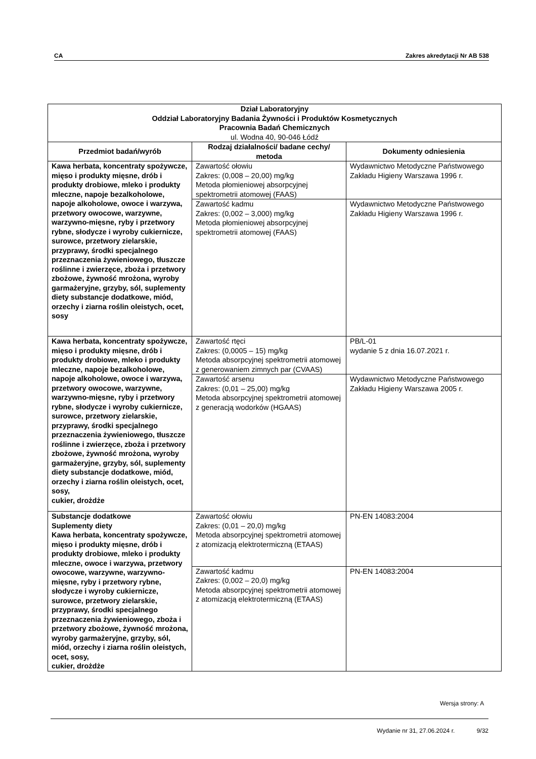CA Zakres akredytacji Nr AB 538
| Dział Laboratoryjny Oddział Laboratoryjny Badania Żywności i Produktów Kosmetycznych Pracownia Badań Chemicznych ul. Wodna 40, 90-046 Łódź | | |
| Przedmiot badań/wyrób | Rodzaj działalności/ badane cechy/ metoda | Dokumenty odniesienia |
| Kawa herbata, koncentraty spożywcze, mięso i produkty mięsne, drób i produkty drobiowe, mleko i produkty mleczne, napoje bezalkoholowe, napoje alkoholowe, owoce i warzywa, przetwory owocowe, warzywne, warzywno-mięsne, ryby i przetwory rybne, słodycze i wyroby cukiernicze, surowce, przetwory zielarskie, przyprawy, środki specjalnego przeznaczenia żywieniowego, tłuszcze roślinne i zwierzęce, zboża i przetwory zbożowe, żywność mrożona, wyroby garmażeryjne, grzyby, sól, suplementy diety substancje dodatkowe, miód, orzechy i ziarna roślin oleistych, ocet, sosy | Zawartość ołowiu Zakres: (0,008 – 20,00) mg/kg Metoda płomieniowej absorpcyjnej spektrometrii atomowej (FAAS) | Wydawnictwo Metodyczne Państwowego Zakładu Higieny Warszawa 1996 r. |
| | Zawartość kadmu Zakres: (0,002 – 3,000) mg/kg Metoda płomieniowej absorpcyjnej spektrometrii atomowej (FAAS) | Wydawnictwo Metodyczne Państwowego Zakładu Higieny Warszawa 1996 r. |
| Kawa herbata, koncentraty spożywcze, mięso i produkty mięsne, drób i produkty drobiowe, mleko i produkty mleczne, napoje bezalkoholowe, napoje alkoholowe, owoce i warzywa, przetwory owocowe, warzywne, warzywno-mięsne, ryby i przetwory rybne, słodycze i wyroby cukiernicze, surowce, przetwory zielarskie, przyprawy, środki specjalnego przeznaczenia żywieniowego, tłuszcze roślinne i zwierzęce, zboża i przetwory zbożowe, żywność mrożona, wyroby garmażeryjne, grzyby, sól, suplementy diety substancje dodatkowe, miód, orzechy i ziarna roślin oleistych, ocet, sosy, cukier, drożdże | Zawartość rtęci Zakres: (0,0005 – 15) mg/kg Metoda absorpcyjnej spektrometrii atomowej z generowaniem zimnych par (CVAAS) | PB/L-01 wydanie 5 z dnia 16.07.2021 r. |
| | Zawartość arsenu Zakres: (0,01 – 25,00) mg/kg Metoda absorpcyjnej spektrometrii atomowej z generacją wodorków (HGAAS) | Wydawnictwo Metodyczne Państwowego Zakładu Higieny Warszawa 2005 r. |
| Substancje dodatkowe Suplementy diety Kawa herbata, koncentraty spożywcze, mięso i produkty mięsne, drób i produkty drobiowe, mleko i produkty mleczne, owoce i warzywa, przetwory owocowe, warzywne, warzywno-mięsne, ryby i przetwory rybne, słodycze i wyroby cukiernicze, surowce, przetwory zielarskie, przyprawy, środki specjalnego przeznaczenia żywieniowego, zboża i przetwory zbożowe, żywność mrożona, wyroby garmażeryjne, grzyby, sól, miód, orzechy i ziarna roślin oleistych, ocet, sosy, cukier, drożdże | Zawartość ołowiu Zakres: (0,01 – 20,0) mg/kg Metoda absorpcyjnej spektrometrii atomowej z atomizacją elektrotermiczną (ETAAS) | PN-EN 14083:2004 |
| | Zawartość kadmu Zakres: (0,002 – 20,0) mg/kg Metoda absorpcyjnej spektrometrii atomowej z atomizacją elektrotermiczną (ETAAS) | PN-EN 14083:2004 |
Wersja strony: A
Wydanie nr 31, 27.06.2024 r. 9/32